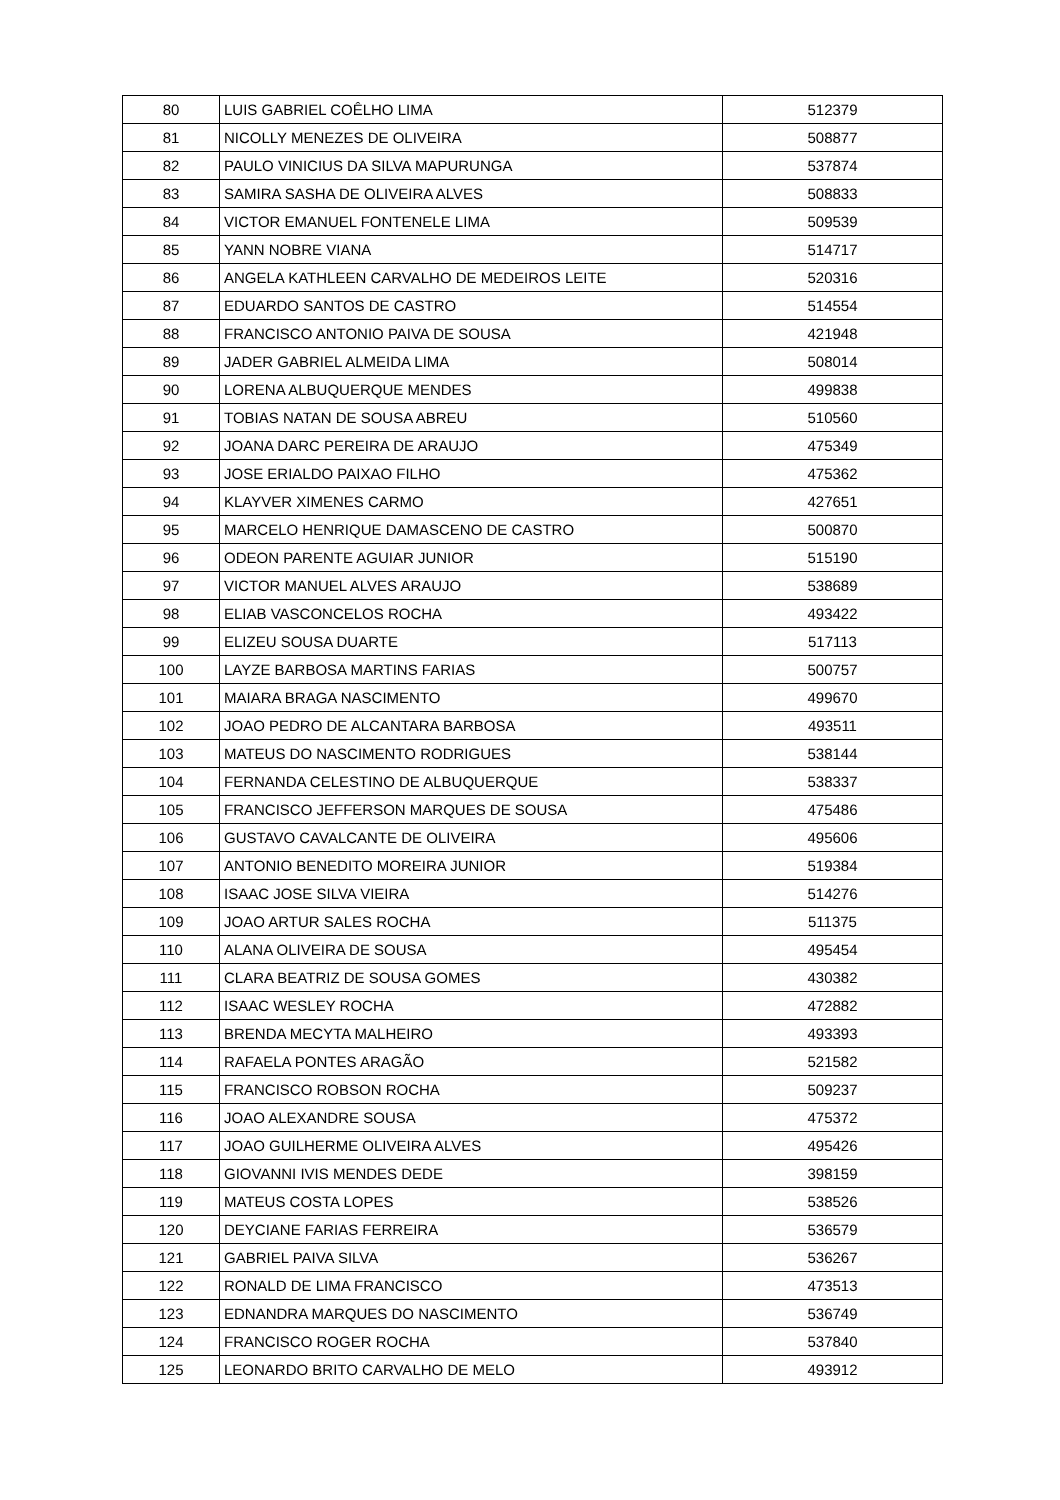| 80 | LUIS GABRIEL COÊLHO LIMA | 512379 |
| 81 | NICOLLY MENEZES DE OLIVEIRA | 508877 |
| 82 | PAULO VINICIUS DA SILVA MAPURUNGA | 537874 |
| 83 | SAMIRA SASHA DE OLIVEIRA ALVES | 508833 |
| 84 | VICTOR EMANUEL FONTENELE LIMA | 509539 |
| 85 | YANN NOBRE VIANA | 514717 |
| 86 | ANGELA KATHLEEN CARVALHO DE MEDEIROS LEITE | 520316 |
| 87 | EDUARDO SANTOS DE CASTRO | 514554 |
| 88 | FRANCISCO ANTONIO PAIVA DE SOUSA | 421948 |
| 89 | JADER GABRIEL ALMEIDA LIMA | 508014 |
| 90 | LORENA ALBUQUERQUE MENDES | 499838 |
| 91 | TOBIAS NATAN DE SOUSA ABREU | 510560 |
| 92 | JOANA DARC PEREIRA DE ARAUJO | 475349 |
| 93 | JOSE ERIALDO PAIXAO FILHO | 475362 |
| 94 | KLAYVER XIMENES CARMO | 427651 |
| 95 | MARCELO HENRIQUE DAMASCENO DE CASTRO | 500870 |
| 96 | ODEON PARENTE AGUIAR JUNIOR | 515190 |
| 97 | VICTOR MANUEL ALVES ARAUJO | 538689 |
| 98 | ELIAB VASCONCELOS ROCHA | 493422 |
| 99 | ELIZEU SOUSA DUARTE | 517113 |
| 100 | LAYZE BARBOSA MARTINS FARIAS | 500757 |
| 101 | MAIARA BRAGA NASCIMENTO | 499670 |
| 102 | JOAO PEDRO DE ALCANTARA BARBOSA | 493511 |
| 103 | MATEUS DO NASCIMENTO RODRIGUES | 538144 |
| 104 | FERNANDA CELESTINO DE ALBUQUERQUE | 538337 |
| 105 | FRANCISCO JEFFERSON MARQUES DE SOUSA | 475486 |
| 106 | GUSTAVO CAVALCANTE DE OLIVEIRA | 495606 |
| 107 | ANTONIO BENEDITO MOREIRA JUNIOR | 519384 |
| 108 | ISAAC JOSE SILVA VIEIRA | 514276 |
| 109 | JOAO ARTUR SALES ROCHA | 511375 |
| 110 | ALANA OLIVEIRA DE SOUSA | 495454 |
| 111 | CLARA BEATRIZ DE SOUSA GOMES | 430382 |
| 112 | ISAAC WESLEY ROCHA | 472882 |
| 113 | BRENDA MECYTA MALHEIRO | 493393 |
| 114 | RAFAELA PONTES ARAGÃO | 521582 |
| 115 | FRANCISCO ROBSON ROCHA | 509237 |
| 116 | JOAO ALEXANDRE SOUSA | 475372 |
| 117 | JOAO GUILHERME OLIVEIRA ALVES | 495426 |
| 118 | GIOVANNI IVIS MENDES DEDE | 398159 |
| 119 | MATEUS COSTA LOPES | 538526 |
| 120 | DEYCIANE FARIAS FERREIRA | 536579 |
| 121 | GABRIEL PAIVA SILVA | 536267 |
| 122 | RONALD DE LIMA FRANCISCO | 473513 |
| 123 | EDNANDRA MARQUES DO NASCIMENTO | 536749 |
| 124 | FRANCISCO ROGER ROCHA | 537840 |
| 125 | LEONARDO BRITO CARVALHO DE MELO | 493912 |